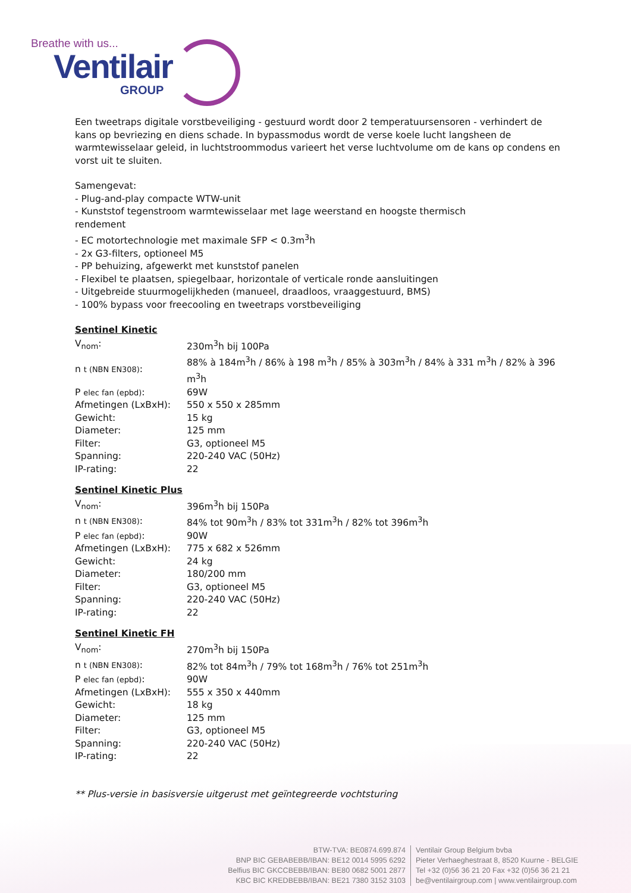Breathe with us...
Ventilair
GROUP
Een tweetraps digitale vorstbeveiliging - gestuurd wordt door 2 temperatuursensoren - verhindert de kans op bevriezing en diens schade. In bypassmodus wordt de verse koele lucht langsheen de warmtewisselaar geleid, in luchtstroommodus varieert het verse luchtvolume om de kans op condens en vorst uit te sluiten.
Samengevat:
- Plug-and-play compacte WTW-unit
- Kunststof tegenstroom warmtewisselaar met lage weerstand en hoogste thermisch
rendement
- EC motortechnologie met maximale SFP < 0.3m<sup>3</sup>h
- 2x G3-filters, optioneel M5
- PP behuizing, afgewerkt met kunststof panelen
- Flexibel te plaatsen, spiegelbaar, horizontale of verticale ronde aansluitingen
- Uitgebreide stuurmogelijkheden (manueel, draadloos, vraaggestuurd, BMS)
- 100% bypass voor freecooling en tweetraps vorstbeveiliging
Sentinel Kinetic
| V<sub>nom</sub>: | 230m<sup>3</sup>h bij 100Pa |
| n t (NBN EN308) : | 88% à 184m<sup>3</sup>h / 86% à 198 m<sup>3</sup>h / 85% à 303m<sup>3</sup>h / 84% à 331 m<sup>3</sup>h / 82% à 396 m<sup>3</sup>h |
| P elec fan (epbd) : | 69W |
| Afmetingen (LxBxH): | 550 x 550 x 285mm |
| Gewicht: | 15 kg |
| Diameter: | 125 mm |
| Filter: | G3, optioneel M5 |
| Spanning: | 220-240 VAC (50Hz) |
| IP-rating: | 22 |
Sentinel Kinetic Plus
| V<sub>nom</sub>: | 396m<sup>3</sup>h bij 150Pa |
| n t (NBN EN308) : | 84% tot 90m<sup>3</sup>h / 83% tot 331m<sup>3</sup>h / 82% tot 396m<sup>3</sup>h |
| P elec fan (epbd) : | 90W |
| Afmetingen (LxBxH): | 775 x 682 x 526mm |
| Gewicht: | 24 kg |
| Diameter: | 180/200 mm |
| Filter: | G3, optioneel M5 |
| Spanning: | 220-240 VAC (50Hz) |
| IP-rating: | 22 |
Sentinel Kinetic FH
| V<sub>nom</sub>: | 270m<sup>3</sup>h bij 150Pa |
| n t (NBN EN308) : | 82% tot 84m<sup>3</sup>h / 79% tot 168m<sup>3</sup>h / 76% tot 251m<sup>3</sup>h |
| P elec fan (epbd) : | 90W |
| Afmetingen (LxBxH): | 555 x 350 x 440mm |
| Gewicht: | 18 kg |
| Diameter: | 125 mm |
| Filter: | G3, optioneel M5 |
| Spanning: | 220-240 VAC (50Hz) |
| IP-rating: | 22 |
** Plus-versie in basisversie uitgerust met geïntegreerde vochtsturing
BTW-TVA: BE0874.699.874
BNP BIC GEBABEBB/IBAN: BE12 0014 5995 6292
Belfius BIC GKCCBEBB/IBAN: BE80 0682 5001 2877
KBC BIC KREDBEBB/IBAN: BE21 7380 3152 3103
Ventilair Group Belgium bvba
Pieter Verhaeghestraat 8, 8520 Kuurne - BELGIE
Tel +32 (0)56 36 21 20 Fax +32 (0)56 36 21 21
be@ventilairgroup.com | www.ventilairgroup.com